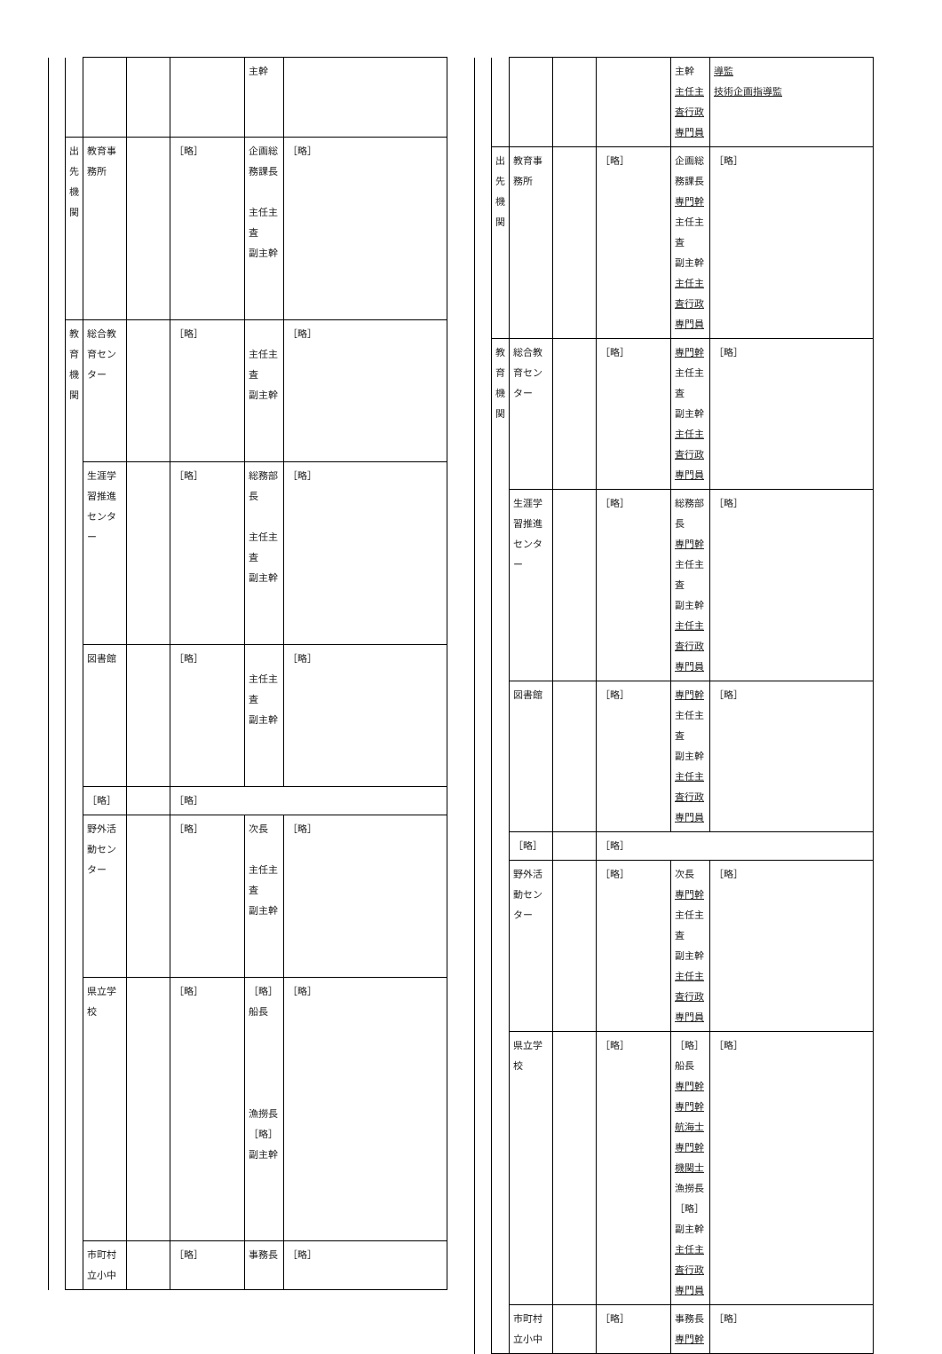| | | | | | 主幹 | |
| | 出 先 機 関 | 教育事務所 | | ［略］ | 企画総務課長 主任主査 副主幹 | ［略］ |
| | 教 育 機 関 | 総合教育センター | | ［略］ | 主任主査 副主幹 | ［略］ |
| | | 生涯学習推進センター | | ［略］ | 総務部長 主任主査 副主幹 | ［略］ |
| | | 図書館 | | ［略］ | 主任主査 副主幹 | ［略］ |
| | | ［略］ | | ［略］ | | |
| | | 野外活動センター | | ［略］ | 次長 主任主査 副主幹 | ［略］ |
| | | 県立学校 | | ［略］ | ［略］ 船長 漁撈長 ［略］ 副主幹 | ［略］ |
| | | 市町村立小中 | | ［略］ | 事務長 | ［略］ |
| | | | | | 主幹 主任主査行政専門員 | 導監 技術企画指導監 |
| | 出 先 機 関 | 教育事務所 | | ［略］ | 企画総務課長 専門幹 主任主査 副主幹 主任主査行政専門員 | ［略］ |
| | 教 育 機 関 | 総合教育センター | | ［略］ | 専門幹 主任主査 副主幹 主任主査行政専門員 | ［略］ |
| | | 生涯学習推進センター | | ［略］ | 総務部長 専門幹 主任主査 副主幹 主任主査行政専門員 | ［略］ |
| | | 図書館 | | ［略］ | 専門幹 主任主査 副主幹 主任主査行政専門員 | ［略］ |
| | | ［略］ | | ［略］ | | |
| | | 野外活動センター | | ［略］ | 次長 専門幹 主任主査 副主幹 主任主査行政専門員 | ［略］ |
| | | 県立学校 | | ［略］ | ［略］ 船長 専門幹 専門幹航海士 専門幹機関士 漁撈長 ［略］ 副主幹 主任主査行政専門員 | ［略］ |
| | | 市町村立小中 | | ［略］ | 事務長 専門幹 | ［略］ |